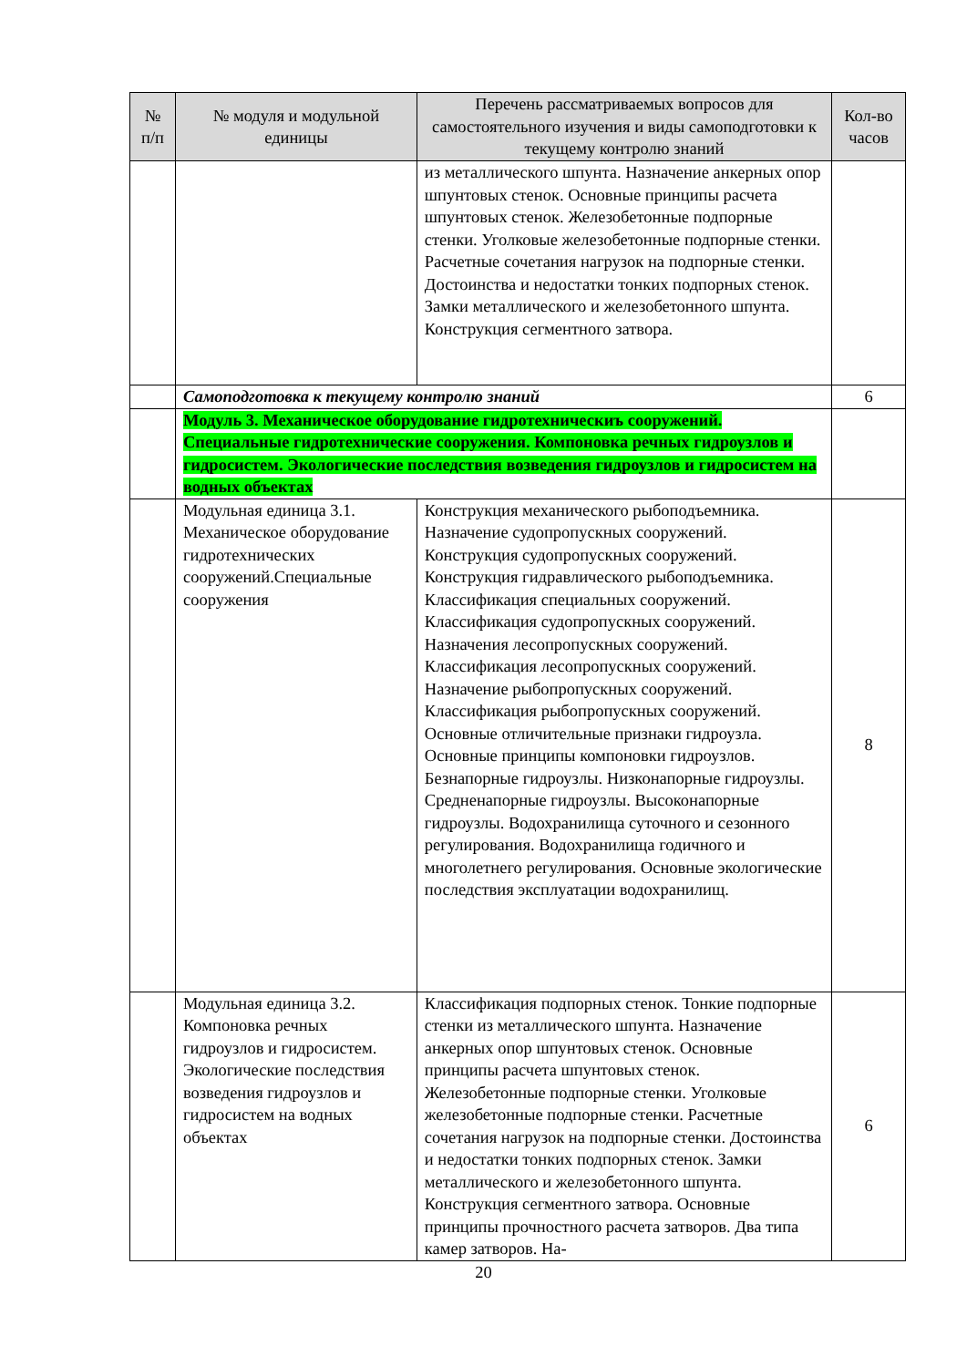| № п/п | № модуля и модульной единицы | Перечень рассматриваемых вопросов для самостоятельного изучения и виды самоподготовки к текущему контролю знаний | Кол-во часов |
| --- | --- | --- | --- |
| | | из металлического шпунта. Назначение анкерных опор шпунтовых стенок. Основные принципы расчета шпунтовых стенок. Железобетонные подпорные стенки. Уголковые железобетонные подпорные стенки. Расчетные сочетания нагрузок на подпорные стенки. Достоинства и недостатки тонких подпорных стенок. Замки металлического и железобетонного шпунта. Конструкция сегментного затвора. | |
| | Самоподготовка к текущему контролю знаний | | 6 |
| | Модуль 3. Механическое оборудование гидротехническиъ сооружений. Специальные гидротехнические сооружения. Компоновка речных гидроузлов и гидросистем. Экологические последствия возведения гидроузлов и гидросистем на водных объектах | | |
| | Модульная единица 3.1. Механическое оборудование гидротехнических сооружений.Специальные сооружения | Конструкция механического рыбоподъемника. Назначение судопропускных сооружений. Конструкция судопропускных сооружений. Конструкция гидравлического рыбоподъемника. Классификация специальных сооружений. Классификация судопропускных сооружений. Назначения лесопропускных сооружений. Классификация лесопропускных сооружений. Назначение рыбопропускных сооружений. Классификация рыбопропускных сооружений. Основные отличительные признаки гидроузла. Основные принципы компоновки гидроузлов. Безнапорные гидроузлы. Низконапорные гидроузлы. Средненапорные гидроузлы. Высоконапорные гидроузлы. Водохранилища суточного и сезонного регулирования. Водохранилища годичного и многолетнего регулирования. Основные экологические последствия эксплуатации водохранилищ. | 8 |
| | Модульная единица 3.2. Компоновка речных гидроузлов и гидросистем. Экологические последствия возведения гидроузлов и гидросистем на водных объектах | Классификация подпорных стенок. Тонкие подпорные стенки из металлического шпунта. Назначение анкерных опор шпунтовых стенок. Основные принципы расчета шпунтовых стенок. Железобетонные подпорные стенки. Уголковые железобетонные подпорные стенки. Расчетные сочетания нагрузок на подпорные стенки. Достоинства и недостатки тонких подпорных стенок. Замки металлического и железобетонного шпунта. Конструкция сегментного затвора. Основные принципы прочностного расчета затворов. Два типа камер затворов. На- | 6 |
20